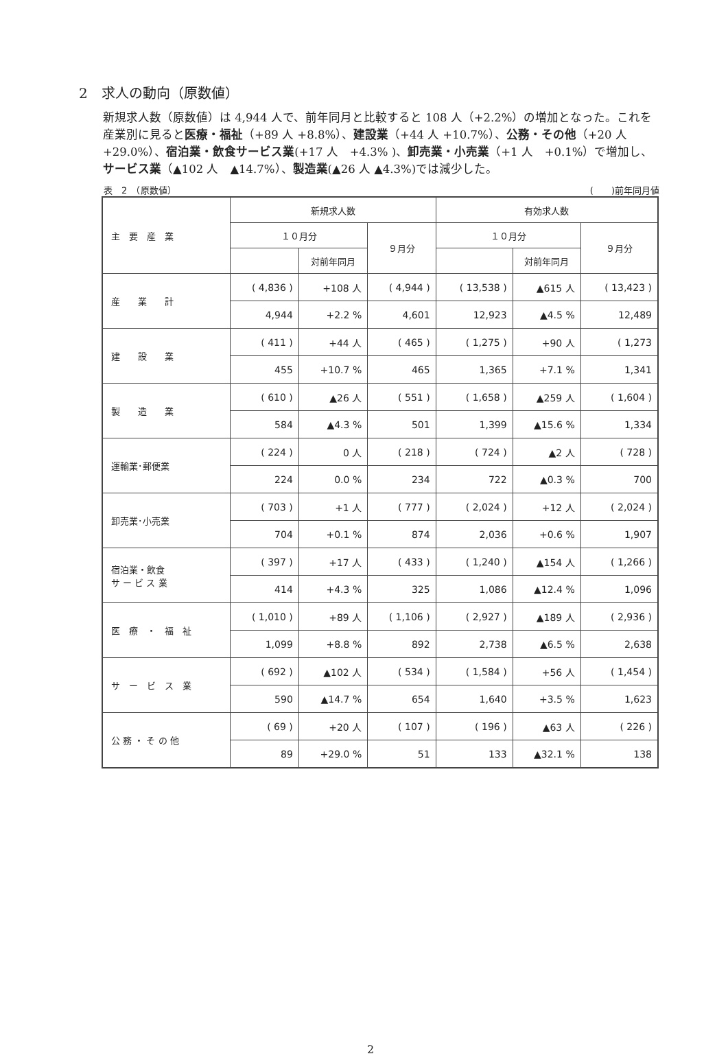2　求人の動向（原数値）
新規求人数（原数値）は 4,944 人で、前年同月と比較すると 108 人（+2.2%）の増加となった。これを産業別に見ると医療・福祉（+89 人 +8.8%）、建設業（+44 人 +10.7%）、公務・その他（+20 人 +29.0%）、宿泊業・飲食サービス業(+17 人　+4.3% )、卸売業・小売業（+1 人　+0.1%）で増加し、サービス業（▲102 人　▲14.7%）、製造業(▲26 人 ▲4.3%)では減少した。
表　2　（原数値） (　　)前年同月値
| 主 要 産 業 | 新規求人数 | | | 有効求人数 | | |
| --- | --- | --- | --- | --- | --- | --- |
| | １０月分 | | ９月分 | １０月分 | | ９月分 |
| | | 対前年同月 | | | 対前年同月 | |
| 産 業 計 | ( 4,836 ) | +108 人 | ( 4,944 ) | ( 13,538 ) | ▲615 人 | ( 13,423 ) |
| | 4,944 | +2.2 % | 4,601 | 12,923 | ▲4.5 % | 12,489 |
| 建 設 業 | ( 411 ) | +44 人 | ( 465 ) | ( 1,275 ) | +90 人 | ( 1,273 |
| | 455 | +10.7 % | 465 | 1,365 | +7.1 % | 1,341 |
| 製 造 業 | ( 610 ) | ▲26 人 | ( 551 ) | ( 1,658 ) | ▲259 人 | ( 1,604 ) |
| | 584 | ▲4.3 % | 501 | 1,399 | ▲15.6 % | 1,334 |
| 運輸業･郵便業 | ( 224 ) | 0 人 | ( 218 ) | ( 724 ) | ▲2 人 | ( 728 ) |
| | 224 | 0.0 % | 234 | 722 | ▲0.3 % | 700 |
| 卸売業･小売業 | ( 703 ) | +1 人 | ( 777 ) | ( 2,024 ) | +12 人 | ( 2,024 ) |
| | 704 | +0.1 % | 874 | 2,036 | +0.6 % | 1,907 |
| 宿泊業・飲食 サ ー ビ ス 業 | ( 397 ) | +17 人 | ( 433 ) | ( 1,240 ) | ▲154 人 | ( 1,266 ) |
| | 414 | +4.3 % | 325 | 1,086 | ▲12.4 % | 1,096 |
| 医 療 ・ 福 祉 | ( 1,010 ) | +89 人 | ( 1,106 ) | ( 2,927 ) | ▲189 人 | ( 2,936 ) |
| | 1,099 | +8.8 % | 892 | 2,738 | ▲6.5 % | 2,638 |
| サ ー ビ ス 業 | ( 692 ) | ▲102 人 | ( 534 ) | ( 1,584 ) | +56 人 | ( 1,454 ) |
| | 590 | ▲14.7 % | 654 | 1,640 | +3.5 % | 1,623 |
| 公 務 ・ そ の 他 | ( 69 ) | +20 人 | ( 107 ) | ( 196 ) | ▲63 人 | ( 226 ) |
| | 89 | +29.0 % | 51 | 133 | ▲32.1 % | 138 |
2